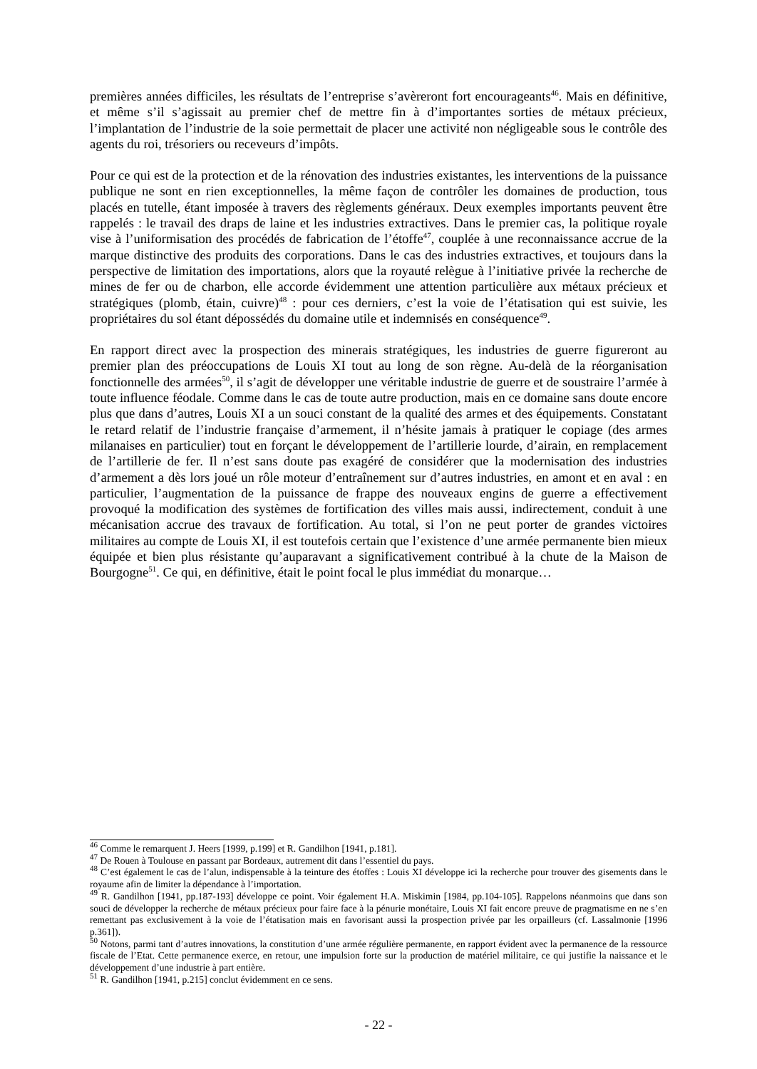premières années difficiles, les résultats de l’entreprise s’avèreront fort encourageants<sup>46</sup>. Mais en définitive, et même s’il s’agissait au premier chef de mettre fin à d’importantes sorties de métaux précieux, l’implantation de l’industrie de la soie permettait de placer une activité non négligeable sous le contrôle des agents du roi, trésoriers ou receveurs d’impôts.
Pour ce qui est de la protection et de la rénovation des industries existantes, les interventions de la puissance publique ne sont en rien exceptionnelles, la même façon de contrôler les domaines de production, tous placés en tutelle, étant imposée à travers des règlements généraux. Deux exemples importants peuvent être rappelés : le travail des draps de laine et les industries extractives. Dans le premier cas, la politique royale vise à l’uniformisation des procédés de fabrication de l’étoffe<sup>47</sup>, couplée à une reconnaissance accrue de la marque distinctive des produits des corporations. Dans le cas des industries extractives, et toujours dans la perspective de limitation des importations, alors que la royauté relègue à l’initiative privée la recherche de mines de fer ou de charbon, elle accorde évidemment une attention particulière aux métaux précieux et stratégiques (plomb, étain, cuivre)<sup>48</sup> : pour ces derniers, c’est la voie de l’étatisation qui est suivie, les propriétaires du sol étant dépossédés du domaine utile et indemnisés en conséquence<sup>49</sup>.
En rapport direct avec la prospection des minerais stratégiques, les industries de guerre figureront au premier plan des préoccupations de Louis XI tout au long de son règne. Au-delà de la réorganisation fonctionnelle des armées<sup>50</sup>, il s’agit de développer une véritable industrie de guerre et de soustraire l’armée à toute influence féodale. Comme dans le cas de toute autre production, mais en ce domaine sans doute encore plus que dans d’autres, Louis XI a un souci constant de la qualité des armes et des équipements. Constatant le retard relatif de l’industrie française d’armement, il n’hésite jamais à pratiquer le copiage (des armes milanaises en particulier) tout en forçant le développement de l’artillerie lourde, d’airain, en remplacement de l’artillerie de fer. Il n’est sans doute pas exagéré de considérer que la modernisation des industries d’armement a dès lors joué un rôle moteur d’entraînement sur d’autres industries, en amont et en aval : en particulier, l’augmentation de la puissance de frappe des nouveaux engins de guerre a effectivement provoqué la modification des systèmes de fortification des villes mais aussi, indirectement, conduit à une mécanisation accrue des travaux de fortification. Au total, si l’on ne peut porter de grandes victoires militaires au compte de Louis XI, il est toutefois certain que l’existence d’une armée permanente bien mieux équipée et bien plus résistante qu’auparavant a significativement contribué à la chute de la Maison de Bourgogne<sup>51</sup>. Ce qui, en définitive, était le point focal le plus immédiat du monarque…
<sup>46</sup> Comme le remarquent J. Heers [1999, p.199] et R. Gandilhon [1941, p.181].
<sup>47</sup> De Rouen à Toulouse en passant par Bordeaux, autrement dit dans l’essentiel du pays.
<sup>48</sup> C’est également le cas de l’alun, indispensable à la teinture des étoffes : Louis XI développe ici la recherche pour trouver des gisements dans le royaume afin de limiter la dépendance à l’importation.
<sup>49</sup> R. Gandilhon [1941, pp.187-193] développe ce point. Voir également H.A. Miskimin [1984, pp.104-105]. Rappelons néanmoins que dans son souci de développer la recherche de métaux précieux pour faire face à la pénurie monétaire, Louis XI fait encore preuve de pragmatisme en ne s’en remettant pas exclusivement à la voie de l’étatisation mais en favorisant aussi la prospection privée par les orpailleurs (cf. Lassalmonie [1996 p.361]).
<sup>50</sup> Notons, parmi tant d’autres innovations, la constitution d’une armée régulière permanente, en rapport évident avec la permanence de la ressource fiscale de l’Etat. Cette permanence exerce, en retour, une impulsion forte sur la production de matériel militaire, ce qui justifie la naissance et le développement d’une industrie à part entière.
<sup>51</sup> R. Gandilhon [1941, p.215] conclut évidemment en ce sens.
- 22 -